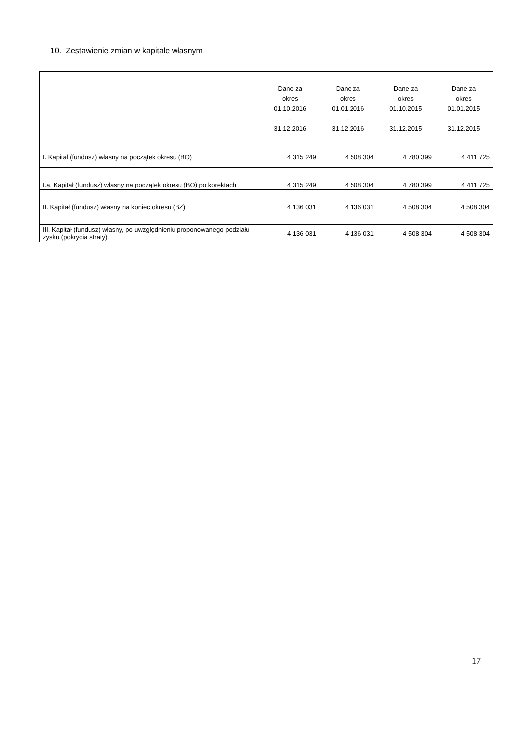10. Zestawienie zmian w kapitale własnym
| | Dane za okres 01.10.2016 - 31.12.2016 | Dane za okres 01.01.2016 - 31.12.2016 | Dane za okres 01.10.2015 - 31.12.2015 | Dane za okres 01.01.2015 - 31.12.2015 |
| --- | --- | --- | --- | --- |
| I. Kapitał (fundusz) własny na początek okresu (BO) | 4 315 249 | 4 508 304 | 4 780 399 | 4 411 725 |
| I.a. Kapitał (fundusz) własny na początek okresu (BO) po korektach | 4 315 249 | 4 508 304 | 4 780 399 | 4 411 725 |
| II. Kapitał (fundusz) własny na koniec okresu (BZ) | 4 136 031 | 4 136 031 | 4 508 304 | 4 508 304 |
| III. Kapitał (fundusz) własny, po uwzględnieniu proponowanego podziału zysku (pokrycia straty) | 4 136 031 | 4 136 031 | 4 508 304 | 4 508 304 |
17